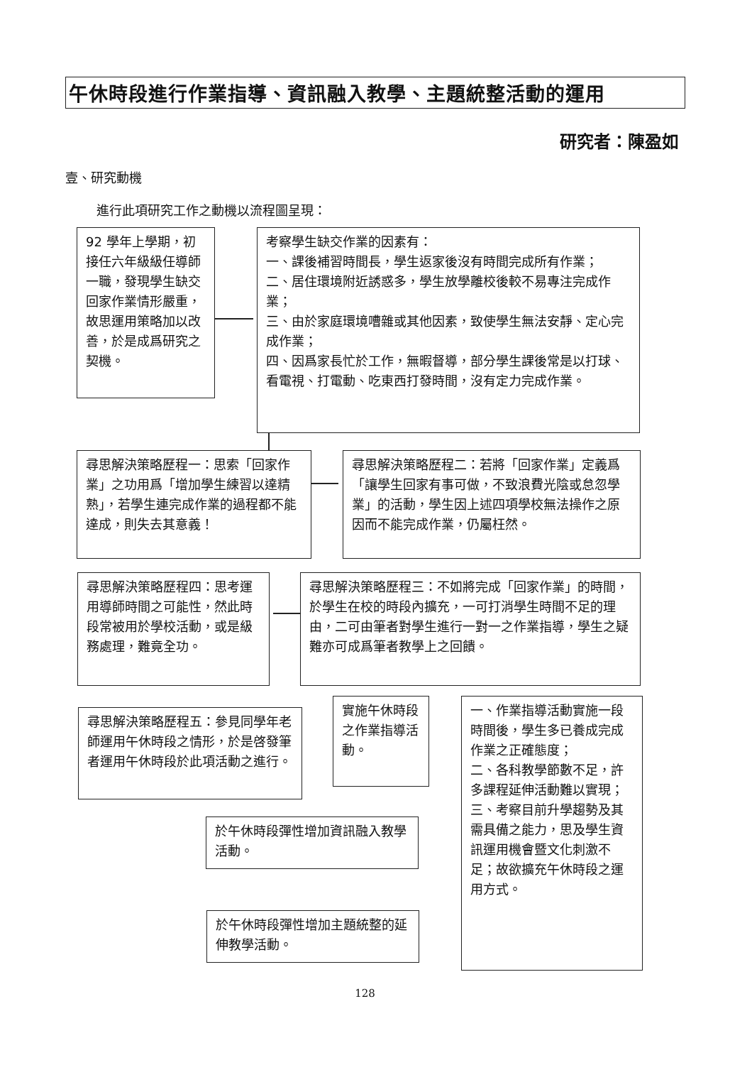午休時段進行作業指導、資訊融入教學、主題統整活動的運用
研究者：陳盈如
壹、研究動機
進行此項研究工作之動機以流程圖呈現：
92 學年上學期，初接任六年級級任導師一職，發現學生缺交回家作業情形嚴重，故思運用策略加以改善，於是成爲研究之契機。
考察學生缺交作業的因素有：
一、課後補習時間長，學生返家後沒有時間完成所有作業；
二、居住環境附近誘惑多，學生放學離校後較不易專注完成作業；
三、由於家庭環境嘈雜或其他因素，致使學生無法安靜、定心完成作業；
四、因爲家長忙於工作，無暇督導，部分學生課後常是以打球、看電視、打電動、吃東西打發時間，沒有定力完成作業。
尋思解決策略歷程一：思索「回家作業」之功用爲「增加學生練習以達精熟」，若學生連完成作業的過程都不能達成，則失去其意義！
尋思解決策略歷程二：若將「回家作業」定義爲「讓學生回家有事可做，不致浪費光陰或怠忽學業」的活動，學生因上述四項學校無法操作之原因而不能完成作業，仍屬枉然。
尋思解決策略歷程四：思考運用導師時間之可能性，然此時段常被用於學校活動，或是級務處理，難竟全功。
尋思解決策略歷程三：不如將完成「回家作業」的時間，於學生在校的時段內擴充，一可打消學生時間不足的理由，二可由筆者對學生進行一對一之作業指導，學生之疑難亦可成爲筆者教學上之回饋。
尋思解決策略歷程五：參見同學年老師運用午休時段之情形，於是啓發筆者運用午休時段於此項活動之進行。
實施午休時段之作業指導活動。
一、作業指導活動實施一段時間後，學生多已養成完成作業之正確態度；
二、各科教學節數不足，許多課程延伸活動難以實現；
三、考察目前升學趨勢及其需具備之能力，思及學生資訊運用機會暨文化刺激不足；故欲擴充午休時段之運用方式。
於午休時段彈性增加資訊融入教學活動。
於午休時段彈性增加主題統整的延伸教學活動。
128